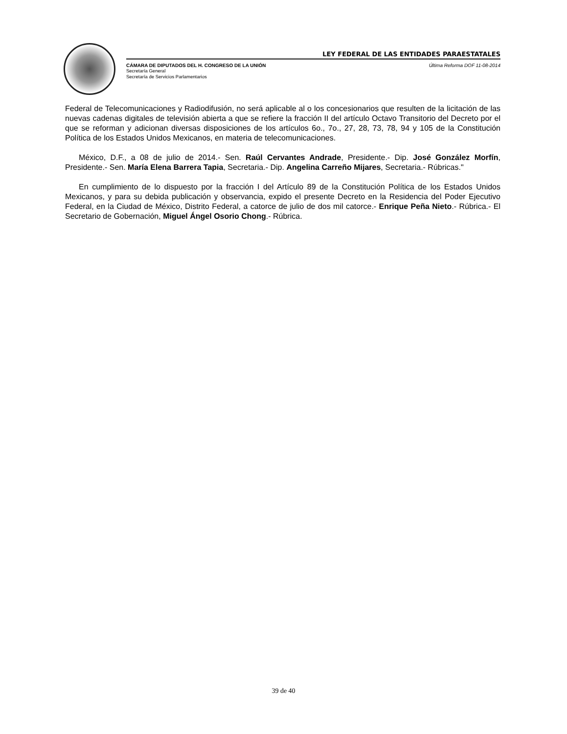LEY FEDERAL DE LAS ENTIDADES PARAESTATALES
CÁMARA DE DIPUTADOS DEL H. CONGRESO DE LA UNIÓN Última Reforma DOF 11-08-2014
Secretaría General
Secretaría de Servicios Parlamentarios
Federal de Telecomunicaciones y Radiodifusión, no será aplicable al o los concesionarios que resulten de la licitación de las nuevas cadenas digitales de televisión abierta a que se refiere la fracción II del artículo Octavo Transitorio del Decreto por el que se reforman y adicionan diversas disposiciones de los artículos 6o., 7o., 27, 28, 73, 78, 94 y 105 de la Constitución Política de los Estados Unidos Mexicanos, en materia de telecomunicaciones.
México, D.F., a 08 de julio de 2014.- Sen. Raúl Cervantes Andrade, Presidente.- Dip. José González Morfín, Presidente.- Sen. María Elena Barrera Tapia, Secretaria.- Dip. Angelina Carreño Mijares, Secretaria.- Rúbricas."
En cumplimiento de lo dispuesto por la fracción I del Artículo 89 de la Constitución Política de los Estados Unidos Mexicanos, y para su debida publicación y observancia, expido el presente Decreto en la Residencia del Poder Ejecutivo Federal, en la Ciudad de México, Distrito Federal, a catorce de julio de dos mil catorce.- Enrique Peña Nieto.- Rúbrica.- El Secretario de Gobernación, Miguel Ángel Osorio Chong.- Rúbrica.
39 de 40